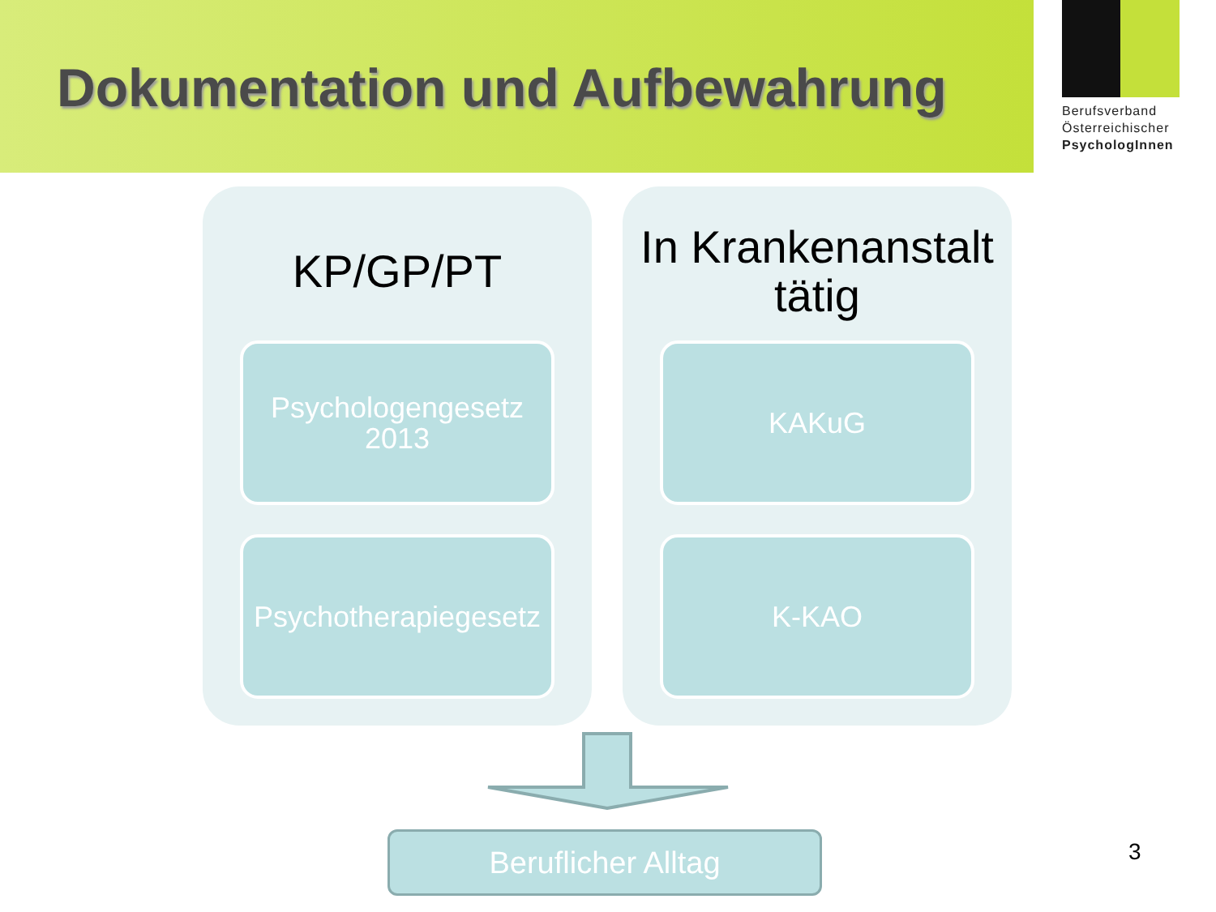Dokumentation und Aufbewahrung
Berufsverband
Österreichischer
PsychologInnen
KP/GP/PT
Psychologengesetz
2013
Psychotherapiegesetz
In Krankenanstalt
tätig
KAKuG
K-KAO
Beruflicher Alltag 3